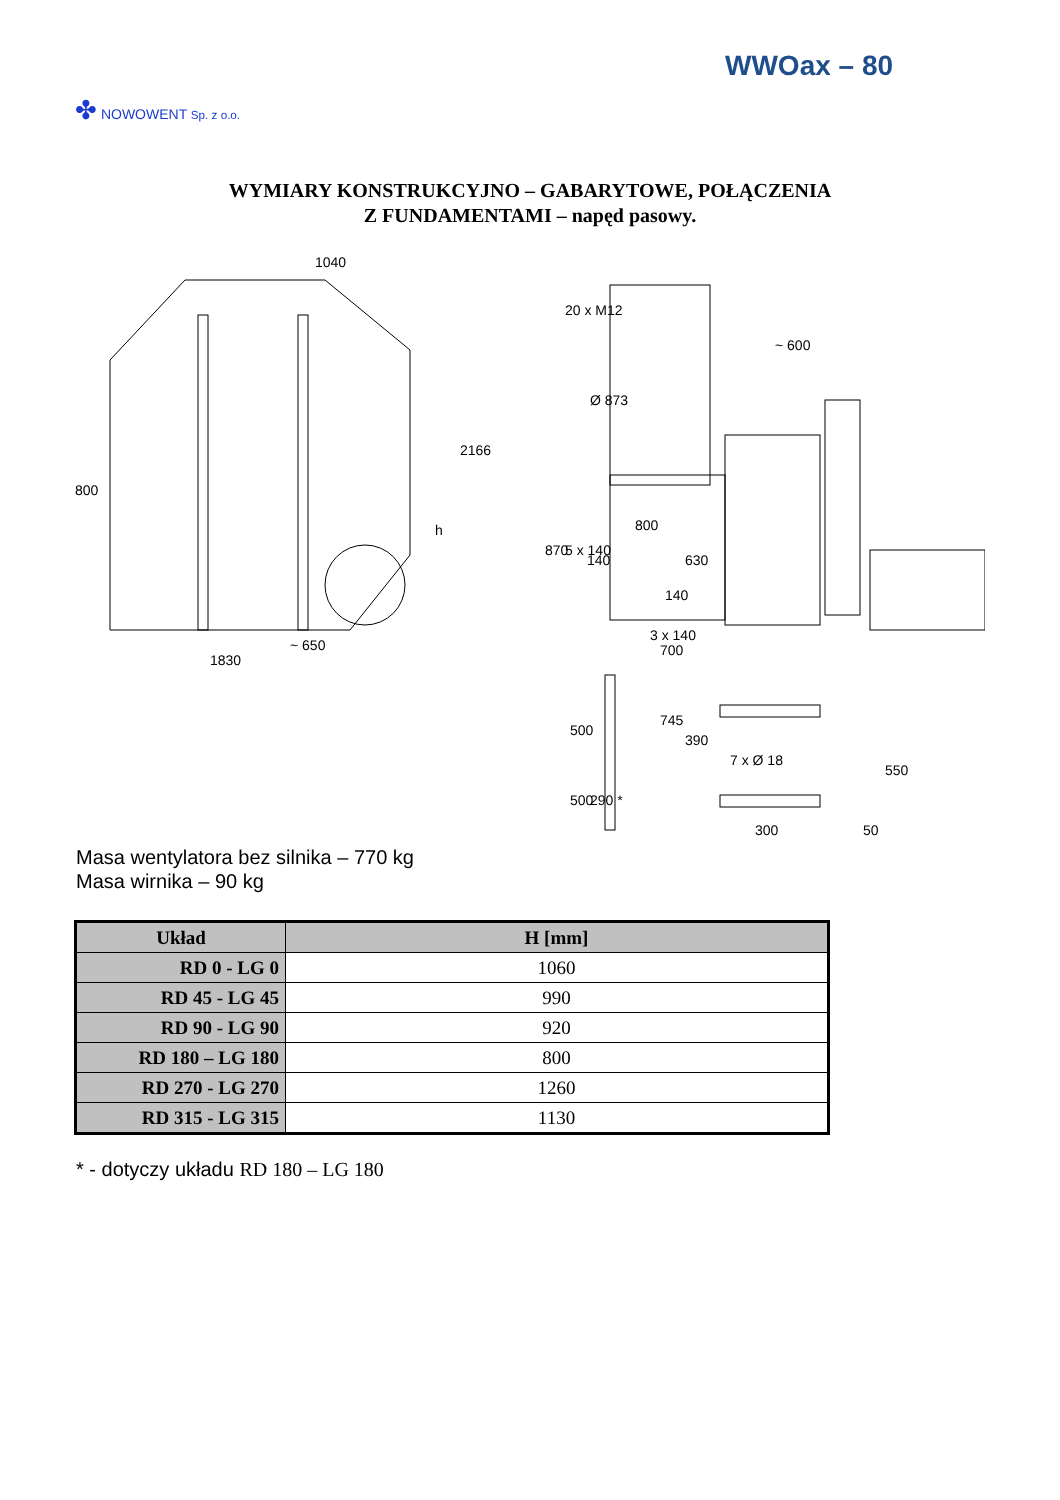WWOax – 80
✤ NOWOWENT Sp. z o.o.
WYMIARY KONSTRUKCYJNO – GABARYTOWE, POŁĄCZENIA
Z FUNDAMENTAMI – napęd pasowy.
1040
1830
~ 650
2166
h
800
20 x M12
Ø 873
~ 600
630
140
3 x 140
700
870
5 x 140
800
140
745
390
7 x Ø 18
550
300
50
500
500
290 *
Masa wentylatora bez silnika – 770 kg
Masa wirnika – 90 kg
| Układ | H [mm] |
| --- | --- |
| RD 0 - LG 0 | 1060 |
| RD 45 - LG 45 | 990 |
| RD 90 - LG 90 | 920 |
| RD 180 – LG 180 | 800 |
| RD 270 - LG 270 | 1260 |
| RD 315 - LG 315 | 1130 |
* - dotyczy układu RD 180 – LG 180